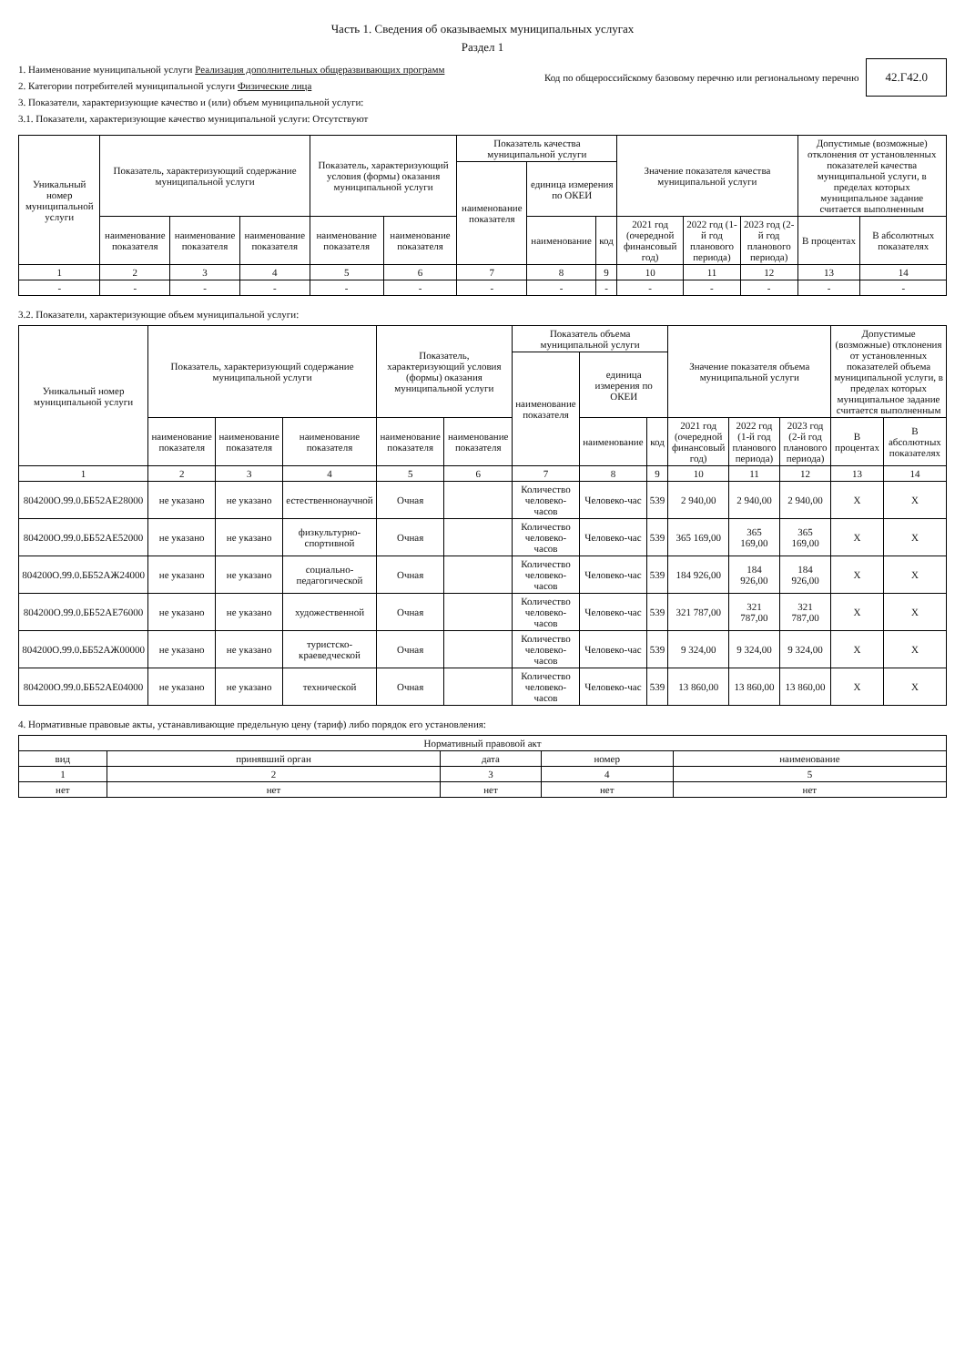Часть 1. Сведения об оказываемых муниципальных услугах
Раздел 1
1. Наименование муниципальной услуги Реализация дополнительных общеразвивающих программ
2. Категории потребителей муниципальной услуги Физические лица
3. Показатели, характеризующие качество и (или) объем муниципальной услуги:
3.1. Показатели, характеризующие качество муниципальной услуги: Отсутствуют
Код по общероссийскому базовому перечню или региональному перечню 42.Г42.0
| Уникальный номер муниципальной услуги | Показатель, характеризующий содержание муниципальной услуги | | | Показатель, характеризующий условия (формы) оказания муниципальной услуги | | Показатель качества муниципальной услуги | | | Значение показателя качества муниципальной услуги | | | Допустимые (возможные) отклонения от установленных показателей качества муниципальной услуги, в пределах которых муниципальное задание считается выполненным | |
| --- | --- | --- | --- | --- | --- | --- | --- | --- | --- | --- | --- | --- | --- |
| | | | | | | наименование показателя | единица измерения по ОКЕИ | | | | | | |
| | наименование показателя | наименование показателя | наименование показателя | наименование показателя | наименование показателя | | наименование | код | 2021 год (очередной финансовый год) | 2022 год (1-й год планового периода) | 2023 год (2-й год планового периода) | В процентах | В абсолютных показателях |
| 1 | 2 | 3 | 4 | 5 | 6 | 7 | 8 | 9 | 10 | 11 | 12 | 13 | 14 |
| - | - | - | - | - | - | - | - | - | - | - | - | - | - |
3.2. Показатели, характеризующие объем муниципальной услуги:
| Уникальный номер муниципальной услуги | Показатель, характеризующий содержание муниципальной услуги | | | Показатель, характеризующий условия (формы) оказания муниципальной услуги | | Показатель объема муниципальной услуги | | | Значение показателя объема муниципальной услуги | | | Допустимые (возможные) отклонения от установленных показателей объема муниципальной услуги, в пределах которых муниципальное задание считается выполненным | |
| --- | --- | --- | --- | --- | --- | --- | --- | --- | --- | --- | --- | --- | --- |
| | | | | | | наименование показателя | единица измерения по ОКЕИ | | | | | | |
| | наименование показателя | наименование показателя | наименование показателя | наименование показателя | наименование показателя | | наименование | код | 2021 год (очередной финансовый год) | 2022 год (1-й год планового периода) | 2023 год (2-й год планового периода) | В процентах | В абсолютных показателях |
| 1 | 2 | 3 | 4 | 5 | 6 | 7 | 8 | 9 | 10 | 11 | 12 | 13 | 14 |
| 804200О.99.0.ББ52АЕ28000 | не указано | не указано | естественнонаучной | Очная | | Количество человеко-часов | Человеко-час | 539 | 2 940,00 | 2 940,00 | 2 940,00 | X | X |
| 804200О.99.0.ББ52АЕ52000 | не указано | не указано | физкультурно-спортивной | Очная | | Количество человеко-часов | Человеко-час | 539 | 365 169,00 | 365 169,00 | 365 169,00 | X | X |
| 804200О.99.0.ББ52АЖ24000 | не указано | не указано | социально-педагогической | Очная | | Количество человеко-часов | Человеко-час | 539 | 184 926,00 | 184 926,00 | 184 926,00 | X | X |
| 804200О.99.0.ББ52АЕ76000 | не указано | не указано | художественной | Очная | | Количество человеко-часов | Человеко-час | 539 | 321 787,00 | 321 787,00 | 321 787,00 | X | X |
| 804200О.99.0.ББ52АЖ00000 | не указано | не указано | туристско-краеведческой | Очная | | Количество человеко-часов | Человеко-час | 539 | 9 324,00 | 9 324,00 | 9 324,00 | X | X |
| 804200О.99.0.ББ52АЕ04000 | не указано | не указано | технической | Очная | | Количество человеко-часов | Человеко-час | 539 | 13 860,00 | 13 860,00 | 13 860,00 | X | X |
4. Нормативные правовые акты, устанавливающие предельную цену (тариф) либо порядок его установления:
| Нормативный правовой акт | | | | |
| --- | --- | --- | --- | --- |
| вид | принявший орган | дата | номер | наименование |
| 1 | 2 | 3 | 4 | 5 |
| нет | нет | нет | нет | нет |